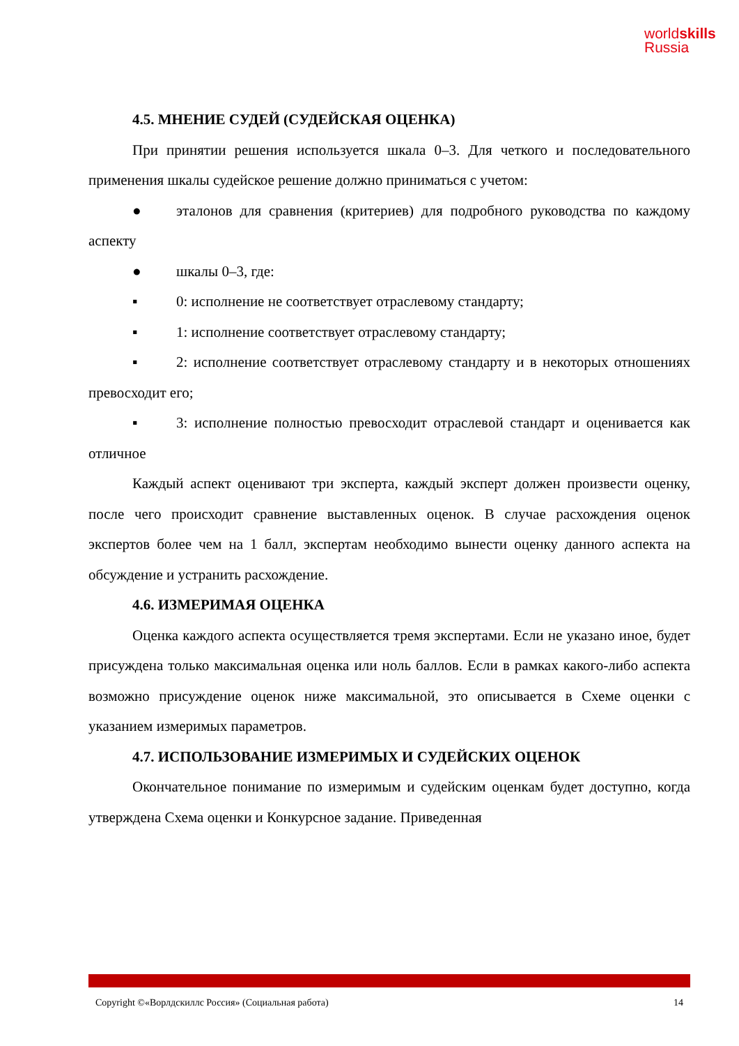worldskills
Russia
4.5. МНЕНИЕ СУДЕЙ (СУДЕЙСКАЯ ОЦЕНКА)
При принятии решения используется шкала 0–3. Для четкого и последовательного применения шкалы судейское решение должно приниматься с учетом:
● эталонов для сравнения (критериев) для подробного руководства по каждому аспекту
● шкалы 0–3, где:
▪ 0: исполнение не соответствует отраслевому стандарту;
▪ 1: исполнение соответствует отраслевому стандарту;
▪ 2: исполнение соответствует отраслевому стандарту и в некоторых отношениях превосходит его;
▪ 3: исполнение полностью превосходит отраслевой стандарт и оценивается как отличное
Каждый аспект оценивают три эксперта, каждый эксперт должен произвести оценку, после чего происходит сравнение выставленных оценок. В случае расхождения оценок экспертов более чем на 1 балл, экспертам необходимо вынести оценку данного аспекта на обсуждение и устранить расхождение.
4.6. ИЗМЕРИМАЯ ОЦЕНКА
Оценка каждого аспекта осуществляется тремя экспертами. Если не указано иное, будет присуждена только максимальная оценка или ноль баллов. Если в рамках какого-либо аспекта возможно присуждение оценок ниже максимальной, это описывается в Схеме оценки с указанием измеримых параметров.
4.7. ИСПОЛЬЗОВАНИЕ ИЗМЕРИМЫХ И СУДЕЙСКИХ ОЦЕНОК
Окончательное понимание по измеримым и судейским оценкам будет доступно, когда утверждена Схема оценки и Конкурсное задание. Приведенная
Copyright ©«Ворлдскиллс Россия» (Социальная работа) 14